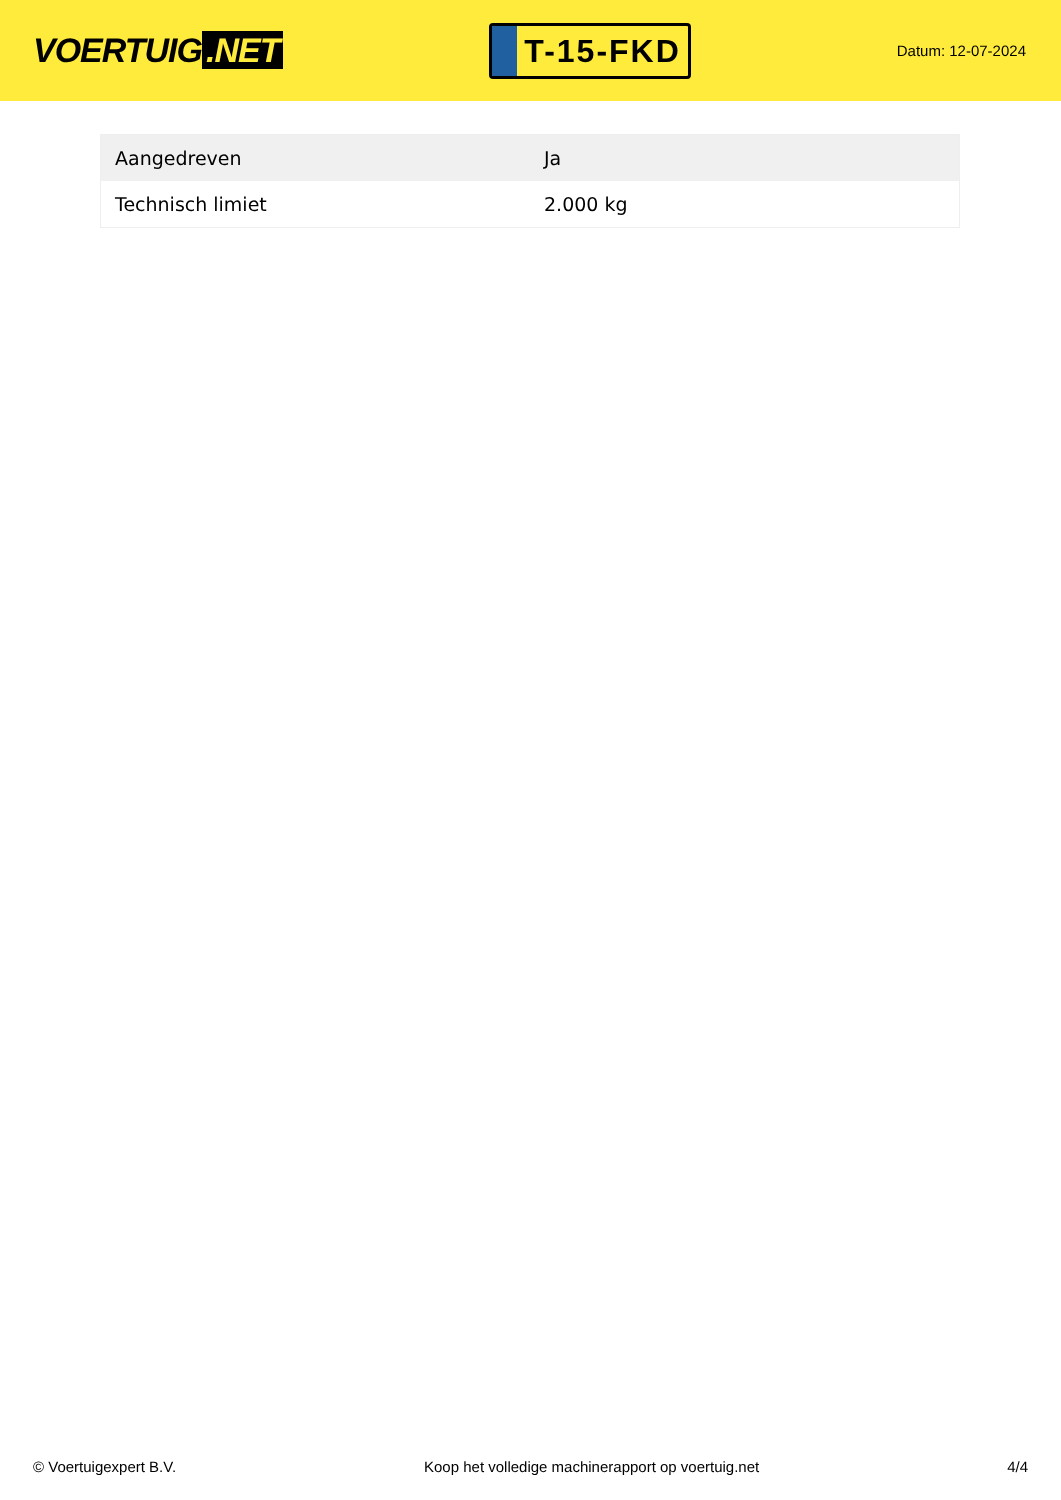VOERTUIG.NET
T-15-FKD
Datum: 12-07-2024
| Aangedreven | Ja |
| Technisch limiet | 2.000 kg |
© Voertuigexpert B.V. Koop het volledige machinerapport op voertuig.net 4/4